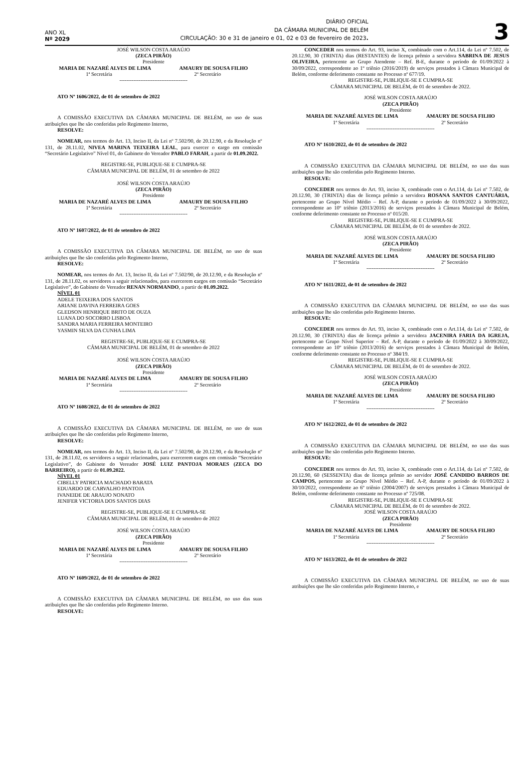ANO XL
Nº 2029
DIÁRIO OFICIAL
DA CÂMARA MUNICIPAL DE BELÉM
CIRCULAÇÃO: 30 e 31 de janeiro e 01, 02 e 03 de fevereiro de 2023.
3
JOSÉ WILSON COSTA ARAÚJO
(ZECA PIRÃO)
Presidente
MARIA DE NAZARÉ ALVES DE LIMA AMAURY DE SOUSA FILHO
1ª Secretária 2º Secretário
---------------------------------------
ATO Nº 1606/2022, de 01 de setembro de 2022
A COMISSÃO EXECUTIVA DA CÂMARA MUNICIPAL DE BELÉM, no uso de suas atribuições que lhe são conferidas pelo Regimento Interno,
RESOLVE:
NOMEAR, nos termos do Art. 13, Inciso II, da Lei nº 7.502/90, de 20.12.90, e da Resolução nº 131, de 28.11.02, NIVEA MARINA TEIXEIRA LEAL, para exercer o cargo em comissão “Secretário Legislativo” Nível 01, do Gabinete do Vereador PABLO FARAH, a partir de 01.09.2022.
REGISTRE-SE, PUBLIQUE-SE E CUMPRA-SE
CÂMARA MUNICIPAL DE BELÉM, 01 de setembro de 2022
.
JOSÉ WILSON COSTA ARAÚJO
(ZECA PIRÃO)
Presidente
MARIA DE NAZARÉ ALVES DE LIMA AMAURY DE SOUSA FILHO
1ª Secretária 2º Secretário
---------------------------------------
ATO Nº 1607/2022, de 01 de setembro de 2022
A COMISSÃO EXECUTIVA DA CÂMARA MUNICIPAL DE BELÉM, no uso de suas atribuições que lhe são conferidas pelo Regimento Interno,
RESOLVE:
NOMEAR, nos termos do Art. 13, Inciso II, da Lei nº 7.502/90, de 20.12.90, e da Resolução nº 131, de 28.11.02, os servidores a seguir relacionados, para exercerem cargos em comissão “Secretário Legislativo”, do Gabinete do Vereador RENAN NORMANDO, a partir de 01.09.2022.
NÍVEL 01
ADELE TEIXEIRA DOS SANTOS
ARIANE DAVINA FERREIRA GOES
GLEDSON HENRIQUE BRITO DE OUZA
LUANA DO SOCORRO LISBOA
SANDRA MARIA FERREIRA MONTEIRO
YASMIN SILVA DA CUNHA LIMA
REGISTRE-SE, PUBLIQUE-SE E CUMPRA-SE
CÂMARA MUNICIPAL DE BELÉM, 01 de setembro de 2022
.
JOSÉ WILSON COSTA ARAÚJO
(ZECA PIRÃO)
Presidente
MARIA DE NAZARÉ ALVES DE LIMA AMAURY DE SOUSA FILHO
1ª Secretária 2º Secretário
---------------------------------------
ATO Nº 1608/2022, de 01 de setembro de 2022
A COMISSÃO EXECUTIVA DA CÂMARA MUNICIPAL DE BELÉM, no uso de suas atribuições que lhe são conferidas pelo Regimento Interno,
RESOLVE:
NOMEAR, nos termos do Art. 13, Inciso II, da Lei nº 7.502/90, de 20.12.90, e da Resolução nº 131, de 28.11.02, os servidores a seguir relacionados, para exercerem cargos em comissão “Secretário Legislativo”, do Gabinete do Vereador JOSÉ LUIZ PANTOJA MORAES (ZECA DO BARREIRO), a partir de 01.09.2022.
NÍVEL 01
CIBELLY PATRICIA MACHADO BARATA
EDUARDO DE CARVALHO PANTOJA
IVANEIDE DE ARAUJO NONATO
JENIFER VICTORIA DOS SANTOS DIAS
REGISTRE-SE, PUBLIQUE-SE E CUMPRA-SE
CÂMARA MUNICIPAL DE BELÉM, 01 de setembro de 2022
.
JOSÉ WILSON COSTA ARAÚJO
(ZECA PIRÃO)
Presidente
MARIA DE NAZARÉ ALVES DE LIMA AMAURY DE SOUSA FILHO
1ª Secretária 2º Secretário
---------------------------------------
ATO Nº 1609/2022, de 01 de setembro de 2022
A COMISSÃO EXECUTIVA DA CÂMARA MUNICIPAL DE BELÉM, no uso das suas atribuições que lhe são conferidas pelo Regimento Interno.
RESOLVE:
CONCEDER nos termos do Art. 93, inciso X, combinado com o Art.114, da Lei nº 7.502, de 20.12.90, 30 (TRINTA) dias (RESTANTES) de licença prêmio a servidora SABRINA DE JESUS OLIVEIRA, pertencente ao Grupo Atendente – Ref. B-E, durante o período de 01/09/2022 à 30/09/2022, correspondente ao 1º triênio (2016/2019) de serviços prestados à Câmara Municipal de Belém, conforme deferimento constante no Processo nº 677/19.
REGISTRE-SE, PUBLIQUE-SE E CUMPRA-SE
CÂMARA MUNICIPAL DE BELÉM, de 01 de setembro de 2022.
JOSÉ WILSON COSTA ARAÚJO
(ZECA PIRÃO)
Presidente
MARIA DE NAZARÉ ALVES DE LIMA AMAURY DE SOUSA FILHO
1ª Secretária 2º Secretário
---------------------------------------
ATO Nº 1610/2022, de 01 de setembro de 2022
A COMISSÃO EXECUTIVA DA CÂMARA MUNICIPAL DE BELÉM, no uso das suas atribuições que lhe são conferidas pelo Regimento Interno.
RESOLVE:
CONCEDER nos termos do Art. 93, inciso X, combinado com o Art.114, da Lei nº 7.502, de 20.12.90, 30 (TRINTA) dias de licença prêmio a servidora ROSANA SANTOS CANTUÁRIA, pertencente ao Grupo Nível Médio – Ref. A-P, durante o período de 01/09/2022 à 30/09/2022, correspondente ao 10º triênio (2013/2016) de serviços prestados à Câmara Municipal de Belém, conforme deferimento constante no Processo nº 015/20.
REGISTRE-SE, PUBLIQUE-SE E CUMPRA-SE
CÂMARA MUNICIPAL DE BELÉM, de 01 de setembro de 2022.
JOSÉ WILSON COSTA ARAÚJO
(ZECA PIRÃO)
Presidente
MARIA DE NAZARÉ ALVES DE LIMA AMAURY DE SOUSA FILHO
1ª Secretária 2º Secretário
---------------------------------------
ATO Nº 1611/2022, de 01 de setembro de 2022
A COMISSÃO EXECUTIVA DA CÂMARA MUNICIPAL DE BELÉM, no uso das suas atribuições que lhe são conferidas pelo Regimento Interno.
RESOLVE:
CONCEDER nos termos do Art. 93, inciso X, combinado com o Art.114, da Lei nº 7.502, de 20.12.90, 30 (TRINTA) dias de licença prêmio a servidora JACENIRA FARIA DA IGREJA, pertencente ao Grupo Nível Superior – Ref. A-P, durante o período de 01/09/2022 à 30/09/2022, correspondente ao 10º triênio (2013/2016) de serviços prestados à Câmara Municipal de Belém, conforme deferimento constante no Processo nº 384/19.
REGISTRE-SE, PUBLIQUE-SE E CUMPRA-SE
CÂMARA MUNICIPAL DE BELÉM, de 01 de setembro de 2022.
JOSÉ WILSON COSTA ARAÚJO
(ZECA PIRÃO)
Presidente
MARIA DE NAZARÉ ALVES DE LIMA AMAURY DE SOUSA FILHO
1ª Secretária 2º Secretário
---------------------------------------
ATO Nº 1612/2022, de 01 de setembro de 2022
A COMISSÃO EXECUTIVA DA CÂMARA MUNICIPAL DE BELÉM, no uso das suas atribuições que lhe são conferidas pelo Regimento Interno.
RESOLVE:
CONCEDER nos termos do Art. 93, inciso X, combinado com o Art.114, da Lei nº 7.502, de 20.12.90, 60 (SESSENTA) dias de licença prêmio ao servidor JOSÉ CANDIDO BARROS DE CAMPOS, pertencente ao Grupo Nível Médio – Ref. A-P, durante o período de 01/09/2022 à 30/10/2022, correspondente ao 6º triênio (2004/2007) de serviços prestados à Câmara Municipal de Belém, conforme deferimento constante no Processo nº 725/08.
REGISTRE-SE, PUBLIQUE-SE E CUMPRA-SE
CÂMARA MUNICIPAL DE BELÉM, de 01 de setembro de 2022.
JOSÉ WILSON COSTA ARAÚJO
(ZECA PIRÃO)
Presidente
MARIA DE NAZARÉ ALVES DE LIMA AMAURY DE SOUSA FILHO
1ª Secretária 2º Secretário
---------------------------------------
ATO Nº 1613/2022, de 01 de setembro de 2022
A COMISSÃO EXECUTIVA DA CÂMARA MUNICIPAL DE BELÉM, no uso de suas atribuições que lhe são conferidas pelo Regimento Interno, e